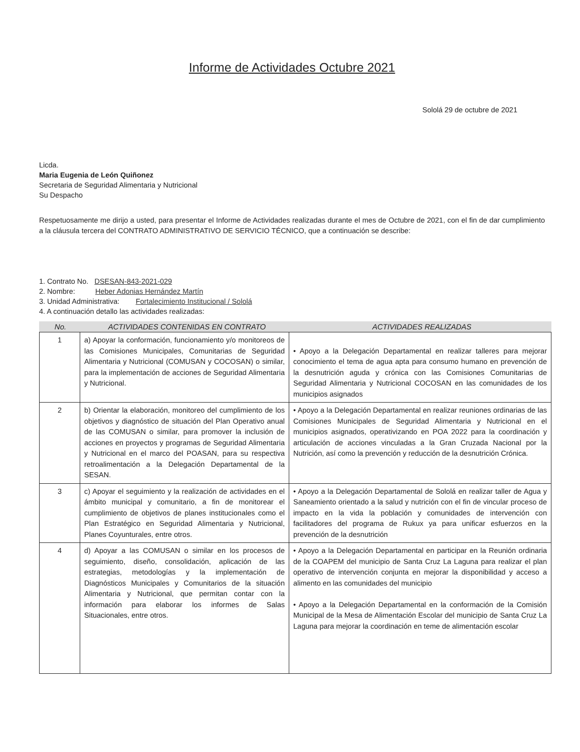Informe de Actividades Octubre 2021
Sololá 29 de octubre de 2021
Licda.
Maria Eugenia de León Quiñonez
Secretaria de Seguridad Alimentaria y Nutricional
Su Despacho
Respetuosamente me dirijo a usted, para presentar el Informe de Actividades realizadas durante el mes de Octubre de 2021, con el fin de dar cumplimiento a la cláusula tercera del CONTRATO ADMINISTRATIVO DE SERVICIO TÉCNICO, que a continuación se describe:
1. Contrato No. DSESAN-843-2021-029
2. Nombre: Heber Adonias Hernández Martín
3. Unidad Administrativa: Fortalecimiento Institucional / Sololá
4. A continuación detallo las actividades realizadas:
No. ACTIVIDADES CONTENIDAS EN CONTRATO ACTIVIDADES REALIZADAS
| 1 | a) Apoyar la conformación, funcionamiento y/o monitoreos de las Comisiones Municipales, Comunitarias de Seguridad Alimentaria y Nutricional (COMUSAN y COCOSAN) o similar, para la implementación de acciones de Seguridad Alimentaria y Nutricional. | • Apoyo a la Delegación Departamental en realizar talleres para mejorar conocimiento el tema de agua apta para consumo humano en prevención de la desnutrición aguda y crónica con las Comisiones Comunitarias de Seguridad Alimentaria y Nutricional COCOSAN en las comunidades de los municipios asignados |
| 2 | b) Orientar la elaboración, monitoreo del cumplimiento de los objetivos y diagnóstico de situación del Plan Operativo anual de las COMUSAN o similar, para promover la inclusión de acciones en proyectos y programas de Seguridad Alimentaria y Nutricional en el marco del POASAN, para su respectiva retroalimentación a la Delegación Departamental de la SESAN. | • Apoyo a la Delegación Departamental en realizar reuniones ordinarias de las Comisiones Municipales de Seguridad Alimentaria y Nutricional en el municipios asignados, operativizando en POA 2022 para la coordinación y articulación de acciones vinculadas a la Gran Cruzada Nacional por la Nutrición, así como la prevención y reducción de la desnutrición Crónica. |
| 3 | c) Apoyar el seguimiento y la realización de actividades en el ámbito municipal y comunitario, a fin de monitorear el cumplimiento de objetivos de planes institucionales como el Plan Estratégico en Seguridad Alimentaria y Nutricional, Planes Coyunturales, entre otros. | • Apoyo a la Delegación Departamental de Sololá en realizar taller de Agua y Saneamiento orientado a la salud y nutrición con el fin de vincular proceso de impacto en la vida la población y comunidades de intervención con facilitadores del programa de Rukux ya para unificar esfuerzos en la prevención de la desnutrición |
| 4 | d) Apoyar a las COMUSAN o similar en los procesos de seguimiento, diseño, consolidación, aplicación de las estrategias, metodologías y la implementación de Diagnósticos Municipales y Comunitarios de la situación Alimentaria y Nutricional, que permitan contar con la información para elaborar los informes de Salas Situacionales, entre otros. | • Apoyo a la Delegación Departamental en participar en la Reunión ordinaria de la COAPEM del municipio de Santa Cruz La Laguna para realizar el plan operativo de intervención conjunta en mejorar la disponibilidad y acceso a alimento en las comunidades del municipio • Apoyo a la Delegación Departamental en la conformación de la Comisión Municipal de la Mesa de Alimentación Escolar del municipio de Santa Cruz La Laguna para mejorar la coordinación en teme de alimentación escolar |